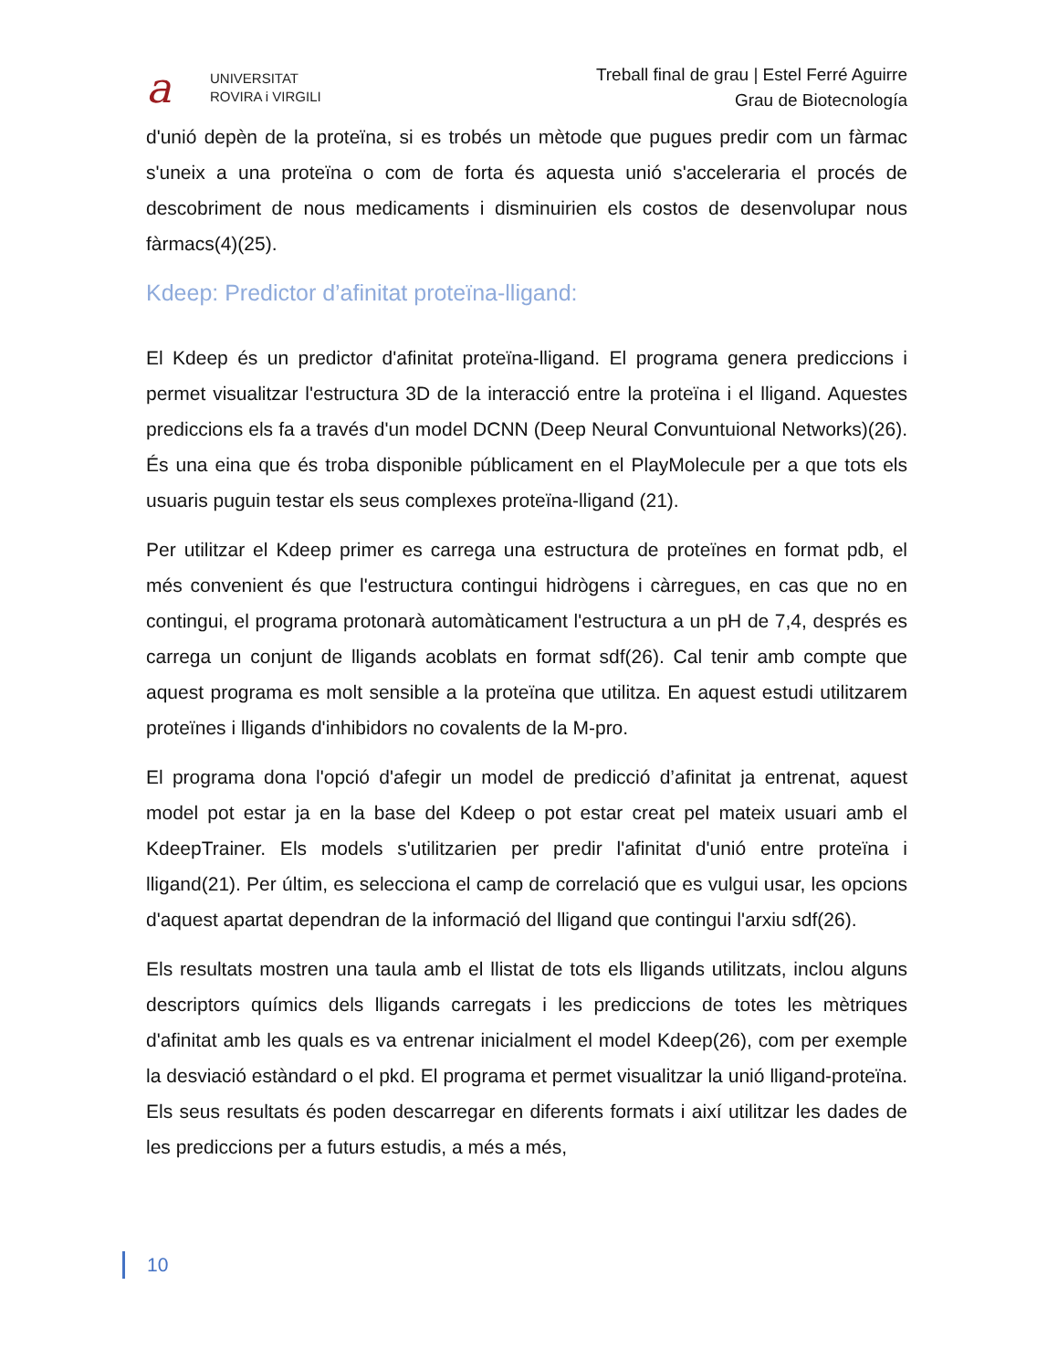a
UNIVERSITAT
ROVIRA i VIRGILI
Treball final de grau | Estel Ferré Aguirre
Grau de Biotecnología
d'unió depèn de la proteïna, si es trobés un mètode que pugues predir com un fàrmac s'uneix a una proteïna o com de forta és aquesta unió s'acceleraria el procés de descobriment de nous medicaments i disminuirien els costos de desenvolupar nous fàrmacs(4)(25).
Kdeep: Predictor d’afinitat proteïna-lligand:
El Kdeep és un predictor d'afinitat proteïna-lligand. El programa genera prediccions i permet visualitzar l'estructura 3D de la interacció entre la proteïna i el lligand. Aquestes prediccions els fa a través d'un model DCNN (Deep Neural Convuntuional Networks)(26). És una eina que és troba disponible públicament en el PlayMolecule per a que tots els usuaris puguin testar els seus complexes proteïna-lligand (21).
Per utilitzar el Kdeep primer es carrega una estructura de proteïnes en format pdb, el més convenient és que l'estructura contingui hidrògens i càrregues, en cas que no en contingui, el programa protonarà automàticament l'estructura a un pH de 7,4, després es carrega un conjunt de lligands acoblats en format sdf(26). Cal tenir amb compte que aquest programa es molt sensible a la proteïna que utilitza. En aquest estudi utilitzarem proteïnes i lligands d'inhibidors no covalents de la M-pro.
El programa dona l'opció d'afegir un model de predicció d’afinitat ja entrenat, aquest model pot estar ja en la base del Kdeep o pot estar creat pel mateix usuari amb el KdeepTrainer. Els models s'utilitzarien per predir l'afinitat d'unió entre proteïna i lligand(21). Per últim, es selecciona el camp de correlació que es vulgui usar, les opcions d'aquest apartat dependran de la informació del lligand que contingui l'arxiu sdf(26).
Els resultats mostren una taula amb el llistat de tots els lligands utilitzats, inclou alguns descriptors químics dels lligands carregats i les prediccions de totes les mètriques d'afinitat amb les quals es va entrenar inicialment el model Kdeep(26), com per exemple la desviació estàndard o el pkd. El programa et permet visualitzar la unió lligand-proteïna. Els seus resultats és poden descarregar en diferents formats i així utilitzar les dades de les prediccions per a futurs estudis, a més a més,
10